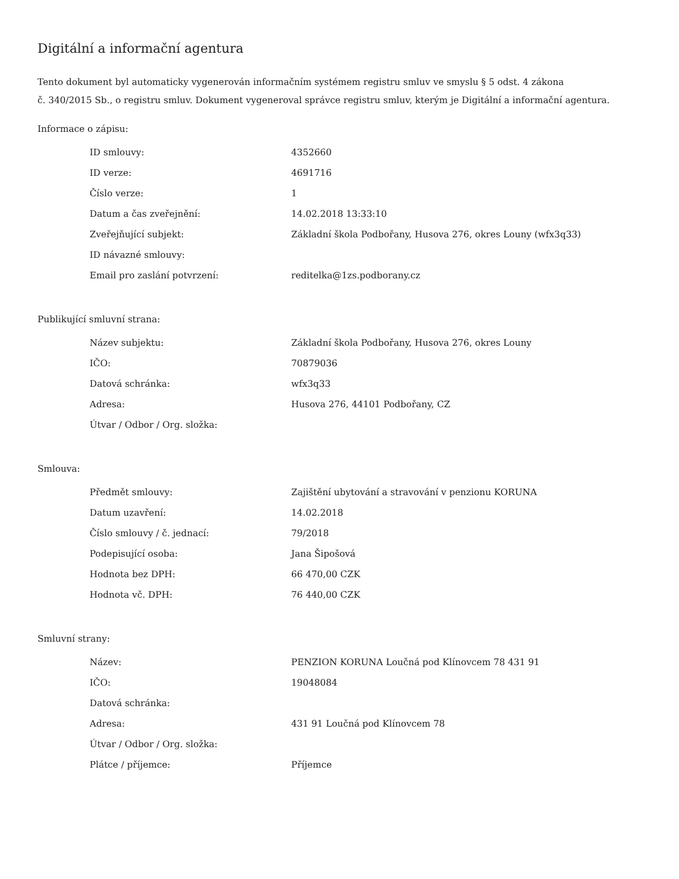Digitální a informační agentura
Tento dokument byl automaticky vygenerován informačním systémem registru smluv ve smyslu § 5 odst. 4 zákona
č. 340/2015 Sb., o registru smluv. Dokument vygeneroval správce registru smluv, kterým je Digitální a informační agentura.
Informace o zápisu:
| ID smlouvy: | 4352660 |
| ID verze: | 4691716 |
| Číslo verze: | 1 |
| Datum a čas zveřejnění: | 14.02.2018 13:33:10 |
| Zveřejňující subjekt: | Základní škola Podbořany, Husova 276, okres Louny (wfx3q33) |
| ID návazné smlouvy: | |
| Email pro zaslání potvrzení: | reditelka@1zs.podborany.cz |
Publikující smluvní strana:
| Název subjektu: | Základní škola Podbořany, Husova 276, okres Louny |
| IČO: | 70879036 |
| Datová schránka: | wfx3q33 |
| Adresa: | Husova 276, 44101 Podbořany, CZ |
| Útvar / Odbor / Org. složka: | |
Smlouva:
| Předmět smlouvy: | Zajištění ubytování a stravování v penzionu KORUNA |
| Datum uzavření: | 14.02.2018 |
| Číslo smlouvy / č. jednací: | 79/2018 |
| Podepisující osoba: | Jana Šipošová |
| Hodnota bez DPH: | 66 470,00 CZK |
| Hodnota vč. DPH: | 76 440,00 CZK |
Smluvní strany:
| Název: | PENZION KORUNA Loučná pod Klínovcem 78 431 91 |
| IČO: | 19048084 |
| Datová schránka: | |
| Adresa: | 431 91 Loučná pod Klínovcem 78 |
| Útvar / Odbor / Org. složka: | |
| Plátce / příjemce: | Příjemce |